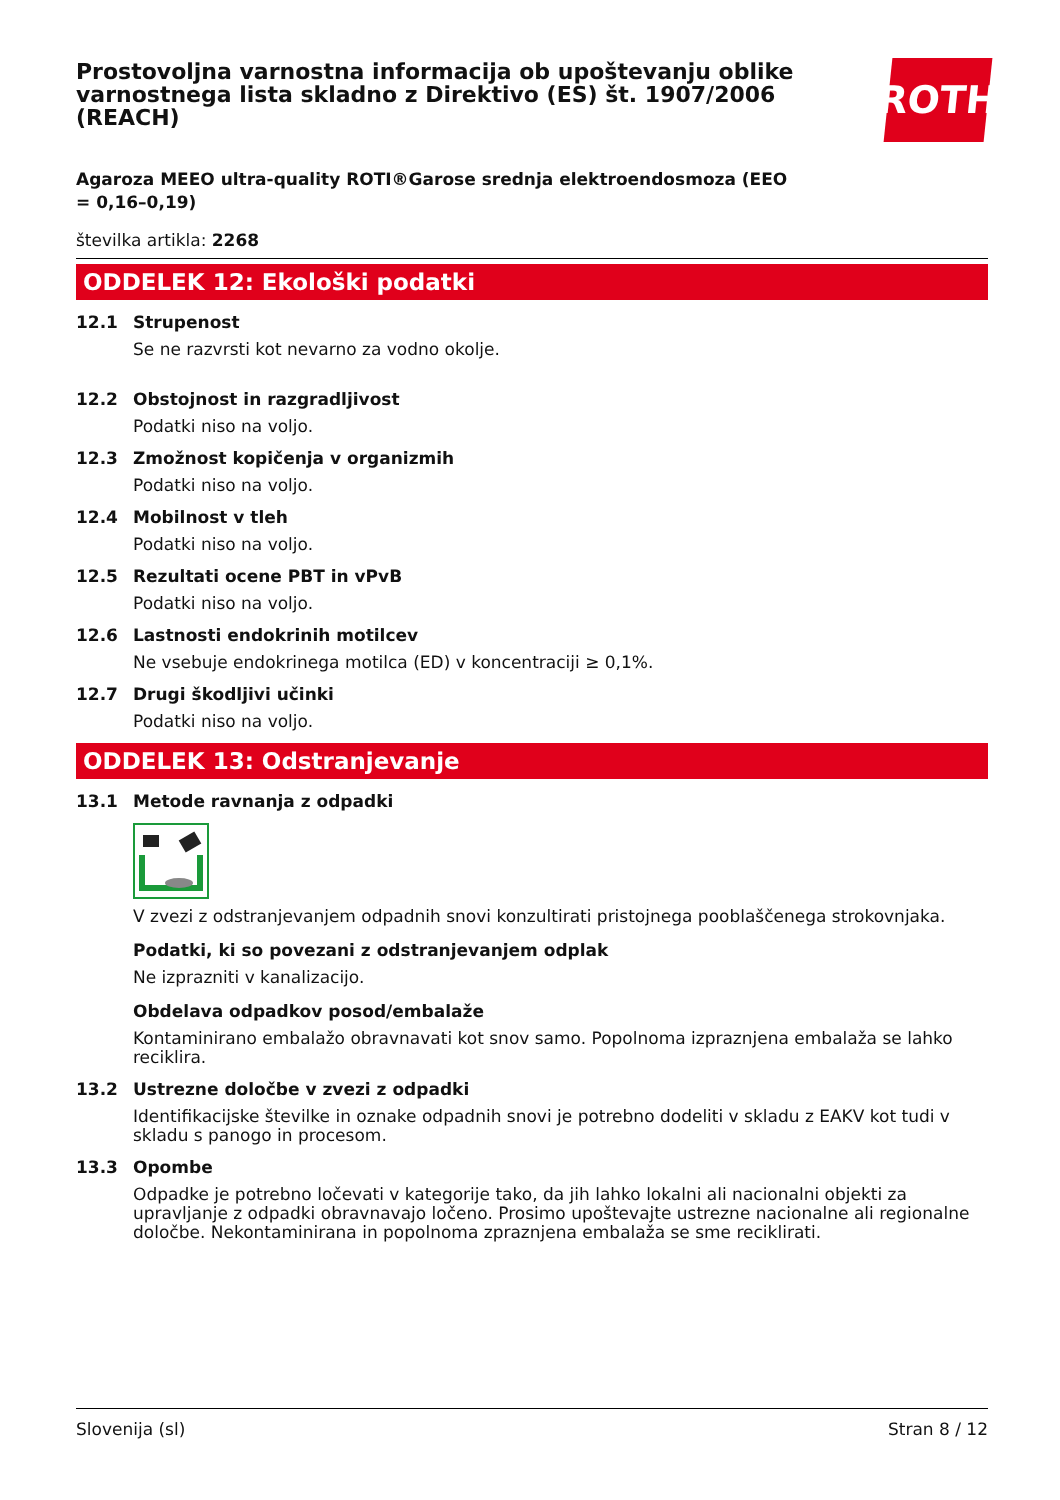Prostovoljna varnostna informacija ob upoštevanju oblike varnostnega lista skladno z Direktivo (ES) št. 1907/2006 (REACH)
ROTH
Agaroza MEEO ultra-quality ROTI®Garose srednja elektroendosmoza (EEO = 0,16–0,19)
številka artikla: 2268
ODDELEK 12: Ekološki podatki
12.1 Strupenost
Se ne razvrsti kot nevarno za vodno okolje.
12.2 Obstojnost in razgradljivost
Podatki niso na voljo.
12.3 Zmožnost kopičenja v organizmih
Podatki niso na voljo.
12.4 Mobilnost v tleh
Podatki niso na voljo.
12.5 Rezultati ocene PBT in vPvB
Podatki niso na voljo.
12.6 Lastnosti endokrinih motilcev
Ne vsebuje endokrinega motilca (ED) v koncentraciji ≥ 0,1%.
12.7 Drugi škodljivi učinki
Podatki niso na voljo.
ODDELEK 13: Odstranjevanje
13.1 Metode ravnanja z odpadki
V zvezi z odstranjevanjem odpadnih snovi konzultirati pristojnega pooblaščenega strokovnjaka.
Podatki, ki so povezani z odstranjevanjem odplak
Ne izprazniti v kanalizacijo.
Obdelava odpadkov posod/embalaže
Kontaminirano embalažo obravnavati kot snov samo. Popolnoma izpraznjena embalaža se lahko reciklira.
13.2 Ustrezne določbe v zvezi z odpadki
Identifikacijske številke in oznake odpadnih snovi je potrebno dodeliti v skladu z EAKV kot tudi v skladu s panogo in procesom.
13.3 Opombe
Odpadke je potrebno ločevati v kategorije tako, da jih lahko lokalni ali nacionalni objekti za upravljanje z odpadki obravnavajo ločeno. Prosimo upoštevajte ustrezne nacionalne ali regionalne določbe. Nekontaminirana in popolnoma zpraznjena embalaža se sme reciklirati.
Slovenija (sl) Stran 8 / 12